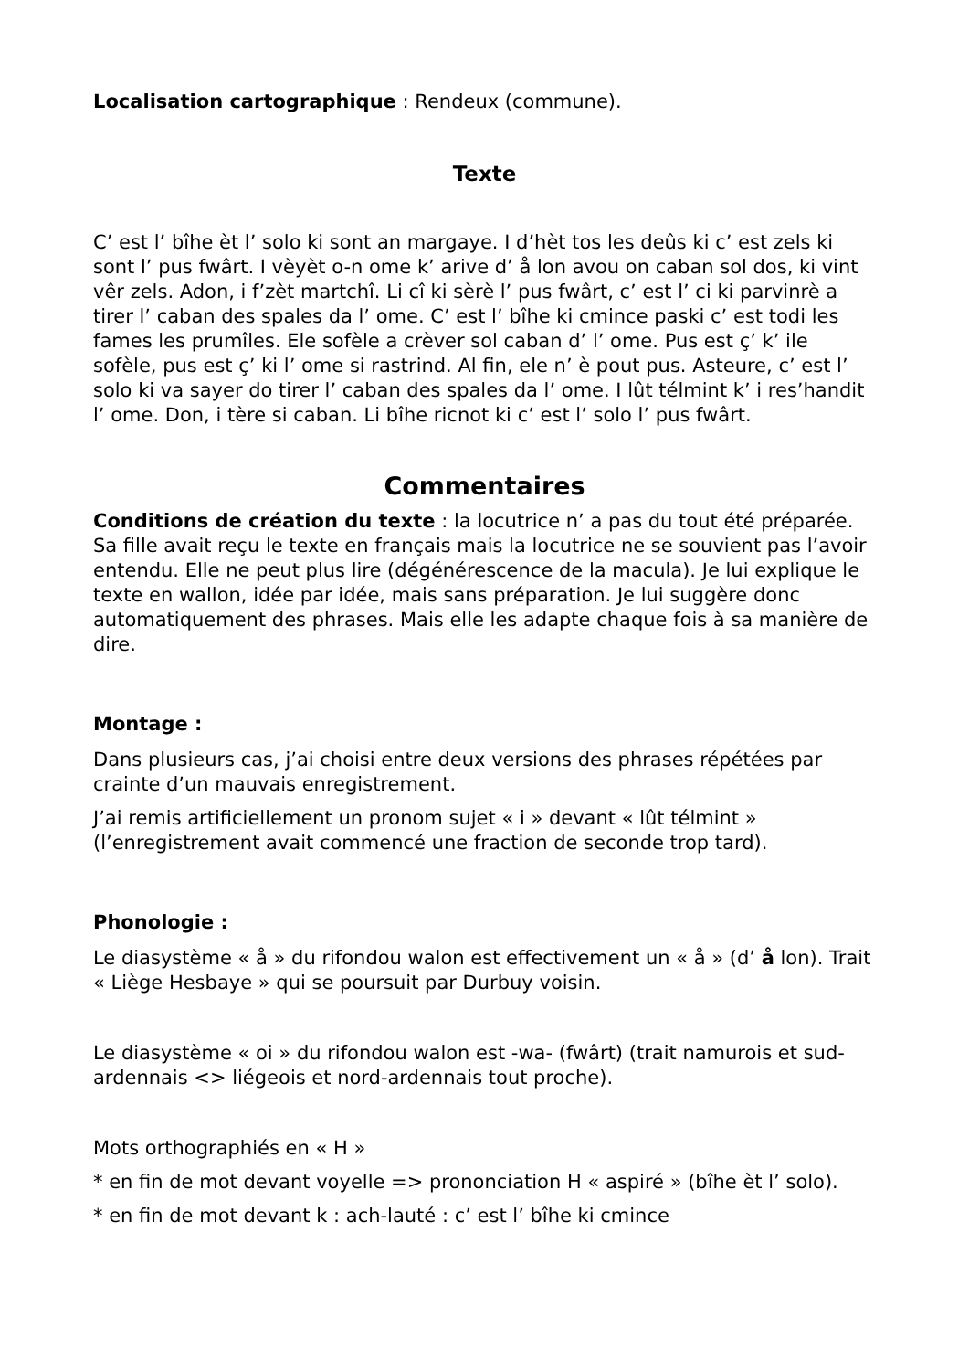Localisation cartographique : Rendeux (commune).
Texte
C’ est l’ bîhe èt l’ solo ki sont an margaye. I d’hèt tos les deûs ki c’ est zels ki sont l’ pus fwârt. I vèyèt o-n ome k’ arive d’ å lon avou on caban sol dos, ki vint vêr zels. Adon, i f’zèt martchî. Li cî ki sèrè l’ pus fwârt, c’ est l’ ci ki parvinrè a tirer l’ caban des spales da l’ ome. C’ est l’ bîhe ki cmince paski c’ est todi les fames les prumîles. Ele sofèle a crèver sol caban d’ l’ ome. Pus est ç’ k’ ile sofèle, pus est ç’ ki l’ ome si rastrind. Al fin, ele n’ è pout pus. Asteure, c’ est l’ solo ki va sayer do tirer l’ caban des spales da l’ ome. I lût télmint k’ i res’handit l’ ome. Don, i tère si caban. Li bîhe ricnot ki c’ est l’ solo l’ pus fwârt.
Commentaires
Conditions de création du texte : la locutrice n’ a pas du tout été préparée. Sa fille avait reçu le texte en français mais la locutrice ne se souvient pas l’avoir entendu. Elle ne peut plus lire (dégénérescence de la macula). Je lui explique le texte en wallon, idée par idée, mais sans préparation. Je lui suggère donc automatiquement des phrases. Mais elle les adapte chaque fois à sa manière de dire.
Montage :
Dans plusieurs cas, j’ai choisi entre deux versions des phrases répétées par crainte d’un mauvais enregistrement.
J’ai remis artificiellement un pronom sujet « i » devant « lût télmint » (l’enregistrement avait commencé une fraction de seconde trop tard).
Phonologie :
Le diasystème « å » du rifondou walon est effectivement un « å » (d’ å lon). Trait « Liège Hesbaye » qui se poursuit par Durbuy voisin.
Le diasystème « oi » du rifondou walon est -wa- (fwârt) (trait namurois et sud-ardennais <> liégeois et nord-ardennais tout proche).
Mots orthographiés en « H »
* en fin de mot devant voyelle => prononciation H « aspiré » (bîhe èt l’ solo).
* en fin de mot devant k : ach-lauté : c’ est l’ bîhe ki cmince